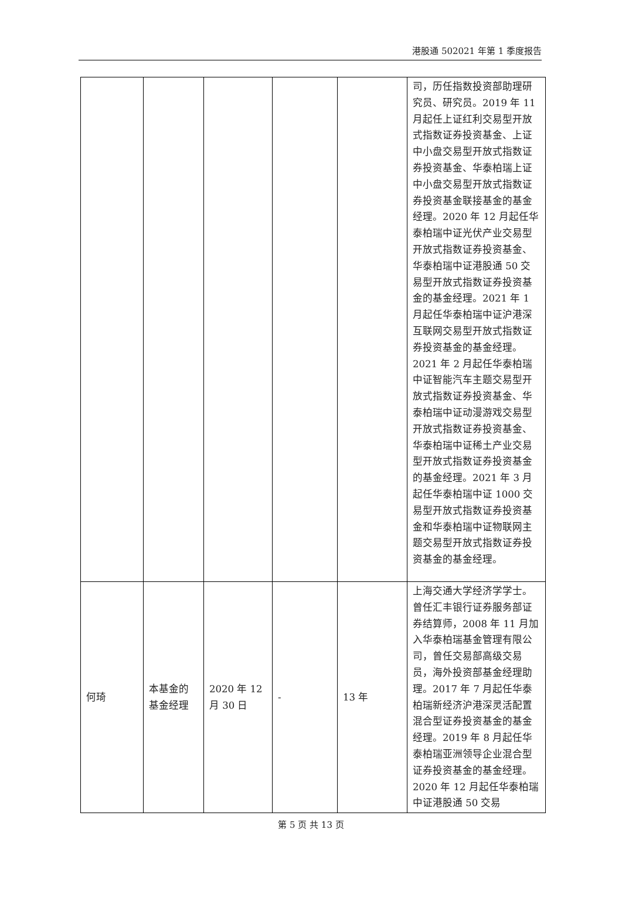港股通 502021 年第 1 季度报告
| | | | | | 司，历任指数投资部助理研究员、研究员。2019 年 11 月起任上证红利交易型开放式指数证券投资基金、上证中小盘交易型开放式指数证券投资基金、华泰柏瑞上证中小盘交易型开放式指数证券投资基金联接基金的基金经理。2020 年 12 月起任华泰柏瑞中证光伏产业交易型开放式指数证券投资基金、华泰柏瑞中证港股通 50 交易型开放式指数证券投资基金的基金经理。2021 年 1 月起任华泰柏瑞中证沪港深互联网交易型开放式指数证券投资基金的基金经理。2021 年 2 月起任华泰柏瑞中证智能汽车主题交易型开放式指数证券投资基金、华泰柏瑞中证动漫游戏交易型开放式指数证券投资基金、华泰柏瑞中证稀土产业交易型开放式指数证券投资基金的基金经理。2021 年 3 月起任华泰柏瑞中证 1000 交易型开放式指数证券投资基金和华泰柏瑞中证物联网主题交易型开放式指数证券投资基金的基金经理。 |
| 何琦 | 本基金的基金经理 | 2020 年 12 月 30 日 | - | 13 年 | 上海交通大学经济学学士。曾任汇丰银行证券服务部证券结算师，2008 年 11 月加入华泰柏瑞基金管理有限公司，曾任交易部高级交易员，海外投资部基金经理助理。2017 年 7 月起任华泰柏瑞新经济沪港深灵活配置混合型证券投资基金的基金经理。2019 年 8 月起任华泰柏瑞亚洲领导企业混合型证券投资基金的基金经理。2020 年 12 月起任华泰柏瑞中证港股通 50 交易 |
第 5 页 共 13 页